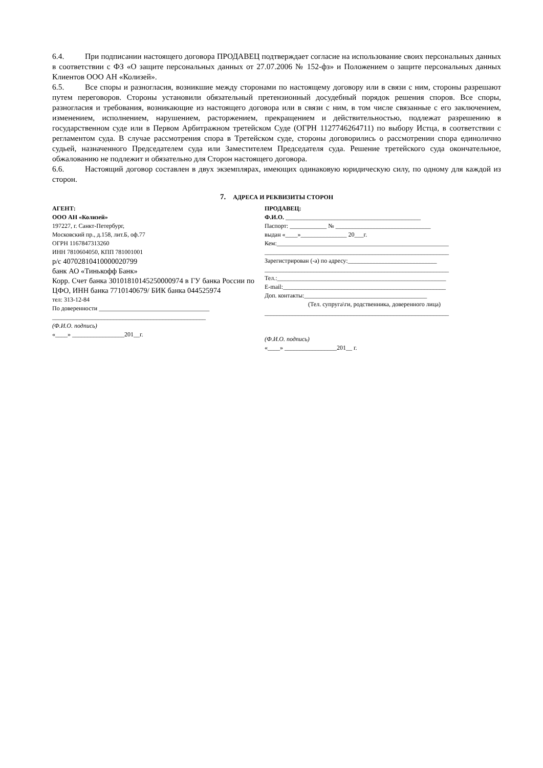6.4. При подписании настоящего договора ПРОДАВЕЦ подтверждает согласие на использование своих персональных данных в соответствии с ФЗ «О защите персональных данных от 27.07.2006 № 152-фз» и Положением о защите персональных данных Клиентов ООО АН «Колизей».
6.5. Все споры и разногласия, возникшие между сторонами по настоящему договору или в связи с ним, стороны разрешают путем переговоров. Стороны установили обязательный претензионный досудебный порядок решения споров. Все споры, разногласия и требования, возникающие из настоящего договора или в связи с ним, в том числе связанные с его заключением, изменением, исполнением, нарушением, расторжением, прекращением и действительностью, подлежат разрешению в государственном суде или в Первом Арбитражном третейском Суде (ОГРН 1127746264711) по выбору Истца, в соответствии с регламентом суда. В случае рассмотрения спора в Третейском суде, стороны договорились о рассмотрении спора единолично судьей, назначенного Председателем суда или Заместителем Председателя суда. Решение третейского суда окончательное, обжалованию не подлежит и обязательно для Сторон настоящего договора.
6.6. Настоящий договор составлен в двух экземплярах, имеющих одинаковую юридическую силу, по одному для каждой из сторон.
7. АДРЕСА И РЕКВИЗИТЫ СТОРОН
АГЕНТ:
ООО АН «Колизей»
197227, г. Санкт-Петербург,
Московский пр., д.158, лит.Б, оф.77
ОГРН 1167847313260
ИНН 7810604050, КПП 781001001
р/с 40702810410000020799
банк АО «Тинькофф Банк»
Корр. Счет банка 30101810145250000974 в ГУ банка России по ЦФО, ИНН банка 7710140679/ БИК банка 044525974
тел: 313-12-84
По доверенности ____________________________________
__________________________________________________
(Ф.И.О. подпись)
«____» _________________201__г.
ПРОДАВЕЦ:
Ф.И.О. ____________________________________________
Паспорт: ____________ № _______________________________
выдан «____»_______________ 20___г.
Кем:________________________________________________________
____________________________________________________________
Зарегистрирован (-а) по адресу:_____________________________
____________________________________________________________
Тел.:_______________________________________________________
E-mail:_____________________________________________________
Доп. контакты:________________________________________
(Тел. супруга\ги, родственника, доверенного лица)
____________________________________________________________
(Ф.И.О. подпись)
«____» _________________201__ г.